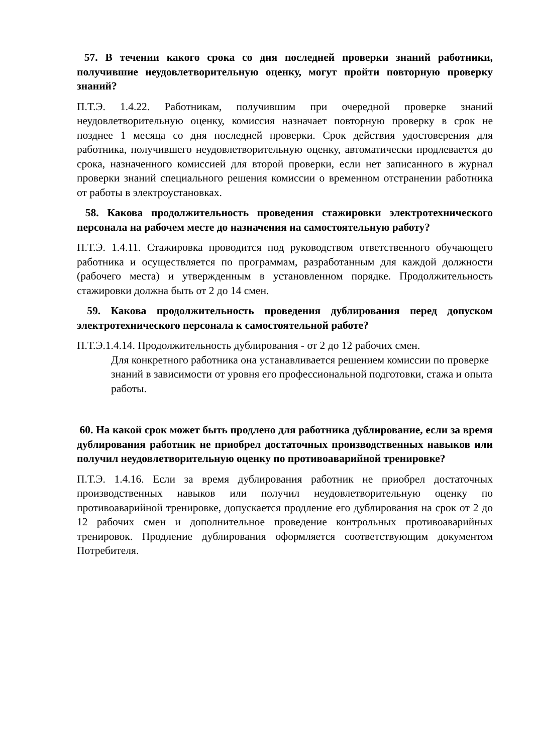57. В течении какого срока со дня последней проверки знаний работники, получившие неудовлетворительную оценку, могут пройти повторную проверку знаний?
П.Т.Э. 1.4.22. Работникам, получившим при очередной проверке знаний неудовлетворительную оценку, комиссия назначает повторную проверку в срок не позднее 1 месяца со дня последней проверки. Срок действия удостоверения для работника, получившего неудовлетворительную оценку, автоматически продлевается до срока, назначенного комиссией для второй проверки, если нет записанного в журнал проверки знаний специального решения комиссии о временном отстранении работника от работы в электроустановках.
58. Какова продолжительность проведения стажировки электротехнического персонала на рабочем месте до назначения на самостоятельную работу?
П.Т.Э. 1.4.11. Стажировка проводится под руководством ответственного обучающего работника и осуществляется по программам, разработанным для каждой должности (рабочего места) и утвержденным в установленном порядке. Продолжительность стажировки должна быть от 2 до 14 смен.
59. Какова продолжительность проведения дублирования перед допуском электротехнического персонала к самостоятельной работе?
П.Т.Э.1.4.14. Продолжительность дублирования - от 2 до 12 рабочих смен.
Для конкретного работника она устанавливается решением комиссии по проверке знаний в зависимости от уровня его профессиональной подготовки, стажа и опыта работы.
60. На какой срок может быть продлено для работника дублирование, если за время дублирования работник не приобрел достаточных производственных навыков или получил неудовлетворительную оценку по противоаварийной тренировке?
П.Т.Э. 1.4.16. Если за время дублирования работник не приобрел достаточных производственных навыков или получил неудовлетворительную оценку по противоаварийной тренировке, допускается продление его дублирования на срок от 2 до 12 рабочих смен и дополнительное проведение контрольных противоаварийных тренировок. Продление дублирования оформляется соответствующим документом Потребителя.